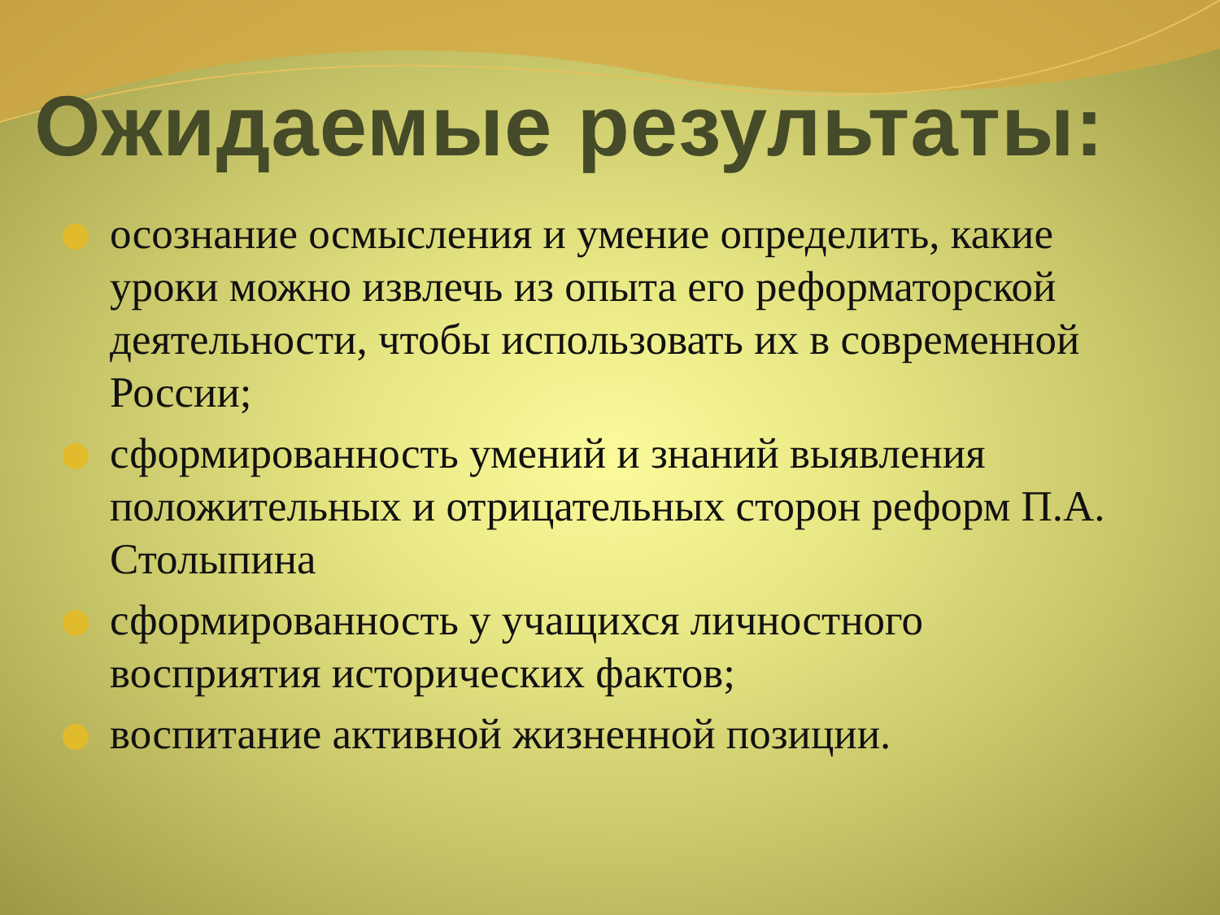Ожидаемые результаты:
осознание осмысления и умение определить, какие уроки можно извлечь из опыта его реформаторской деятельности, чтобы использовать их в современной России;
сформированность умений и знаний выявления положительных и отрицательных сторон реформ П.А. Столыпина
сформированность у учащихся личностного восприятия исторических фактов;
воспитание активной жизненной позиции.